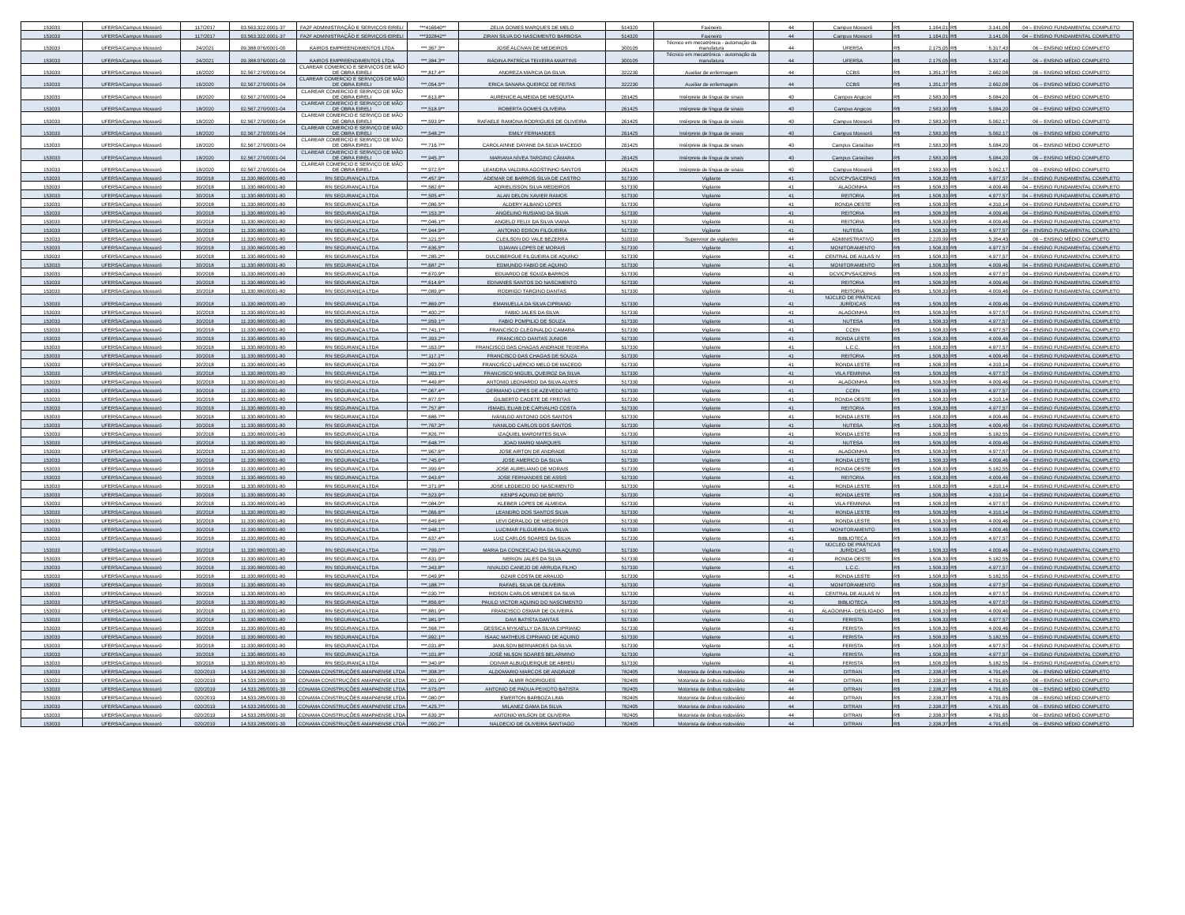| 153033 | UFERSA/Campus Mossoró | 117/2017 | 03.563.322.0001-37 | FA2F ADMINISTRAÇÃO E SERVIÇOS EIRELI | ***416640** | ZELIA GOMES MARQUES DE MELO | 514320 | Faxineiro | 44 | Campus Mossoró | R$ | 1.164,01 | R$ | 3.141,06 | 04 – ENSINO FUNDAMENTAL COMPLETO |
| 153033 | UFERSA/Campus Mossoró | 117/2017 | 03.563.322.0001-37 | FA2F ADMINISTRAÇÃO E SERVIÇOS EIRELI | ***332842** | ZIRAN SILVA DO NASCIMENTO BARBOSA | 514320 | Faxineiro | 44 | Campus Mossoró | R$ | 1.164,01 | R$ | 3.141,06 | 04 – ENSINO FUNDAMENTAL COMPLETO |
| 153033 | UFERSA/Campus Mossoró | 24/2021 | 09.388.076/0001-00 | KAIROS EMPREENDIMENTOS LTDA | ***.367.3** | JOSÉ ALCIVAN DE MEDEIROS | 300105 | Técnico em mecatrônica - automação da manufatura | 44 | UFERSA | R$ | 2.175,05 | R$ | 5.317,43 | 06 – ENSINO MÉDIO COMPLETO |
| 153033 | UFERSA/Campus Mossoró | 24/2021 | 09.388.076/0001-00 | KAIROS EMPREENDIMENTOS LTDA | ***.384.3** | RÁDINA PATRÍCIA TEIXEIRA MARTINS | 300105 | Técnico em mecatrônica - automação da manufatura | 44 | UFERSA | R$ | 2.175,05 | R$ | 5.317,43 | 06 – ENSINO MÉDIO COMPLETO |
| 153033 | UFERSA/Campus Mossoró | 16/2020 | 02.567.270/0001-04 | CLAREAR COMERCIO E SERVIÇOS DE MÃO DE OBRA EIRELI | ***.817.4** | ANDREZA MARCIA DA SILVA | 322230 | Auxiliar de enfermagem | 44 | CCBS | R$ | 1.351,37 | R$ | 2.662,08 | 06 – ENSINO MÉDIO COMPLETO |
| 153033 | UFERSA/Campus Mossoró | 16/2020 | 02.567.270/0001-04 | CLAREAR COMERCIO E SERVIÇOS DE MÃO DE OBRA EIRELI | ***.054.5** | ERICA SANARA QUEIROZ DE FEITAS | 322230 | Auxiliar de enfermagem | 44 | CCBS | R$ | 1.351,37 | R$ | 2.662,08 | 06 – ENSINO MÉDIO COMPLETO |
| 153033 | UFERSA/Campus Mossoró | 18/2020 | 02.567.270/0001-04 | CLAREAR COMERCIO E SERVIÇO DE MÃO DE OBRA EIRELI | ***.613.8** | AURENICE ALMEIDA DE MESQUITA | 261425 | Intérprete de língua de sinais | 40 | Campus Angicos | R$ | 2.583,30 | R$ | 5.084,20 | 06 – ENSINO MÉDIO COMPLETO |
| 153033 | UFERSA/Campus Mossoró | 18/2020 | 02.567.270/0001-04 | CLAREAR COMERCIO E SERVIÇO DE MÃO DE OBRA EIRELI | ***.518.9** | ROBERTA GOMES OLIVEIRA | 261425 | Intérprete de língua de sinais | 40 | Campus Angicos | R$ | 2.583,30 | R$ | 5.084,20 | 06 – ENSINO MÉDIO COMPLETO |
| 153033 | UFERSA/Campus Mossoró | 18/2020 | 02.567.270/0001-04 | CLAREAR COMERCIO E SERVIÇO DE MÃO DE OBRA EIRELI | ***.593.9** | RAFAELE RAMONA RODRIGUES DE OLIVEIRA | 261425 | Intérprete de língua de sinais | 40 | Campus Mossoró | R$ | 2.583,30 | R$ | 5.062,17 | 06 – ENSINO MÉDIO COMPLETO |
| 153033 | UFERSA/Campus Mossoró | 18/2020 | 02.567.270/0001-04 | CLAREAR COMERCIO E SERVIÇO DE MÃO DE OBRA EIRELI | ***.548.2** | EMILY FERNANDES | 261425 | Intérprete de língua de sinais | 40 | Campus Mossoró | R$ | 2.583,30 | R$ | 5.062,17 | 06 – ENSINO MÉDIO COMPLETO |
| 153033 | UFERSA/Campus Mossoró | 18/2020 | 02.567.270/0001-04 | CLAREAR COMERCIO E SERVIÇO DE MÃO DE OBRA EIRELI | ***.716.7** | CAROLAINNE DAYANE DA SILVA MACEDO | 261425 | Intérprete de língua de sinais | 40 | Campus Caraúbas | R$ | 2.583,30 | R$ | 5.084,20 | 06 – ENSINO MÉDIO COMPLETO |
| 153033 | UFERSA/Campus Mossoró | 18/2020 | 02.567.270/0001-04 | CLAREAR COMERCIO E SERVIÇO DE MÃO DE OBRA EIRELI | ***.945.3** | MARIANA NÍVEA TARGINO CÂMARA | 261425 | Intérprete de língua de sinais | 40 | Campus Caraúbas | R$ | 2.583,30 | R$ | 5.084,20 | 06 – ENSINO MÉDIO COMPLETO |
| 153033 | UFERSA/Campus Mossoró | 18/2020 | 02.567.270/0001-04 | CLAREAR COMERCIO E SERVIÇO DE MÃO DE OBRA EIRELI | ***.972.5** | LEANDRA VALDIRA AGOSTINHO SANTOS | 261425 | Intérprete de língua de sinais | 40 | Campus Mossoró | R$ | 2.583,30 | R$ | 5.062,17 | 06 – ENSINO MÉDIO COMPLETO |
| 153033 | UFERSA/Campus Mossoró | 30/2018 | 11.330.880/0001-80 | RN SEGURANÇA LTDA | ***.457.9** | ADEMAR DE BARROS SILVA DE CASTRO | 517330 | Vigilante | 41 | DCV/CPVSA/CEPAS | R$ | 1.508,33 | R$ | 4.977,57 | 04 – ENSINO FUNDAMENTAL COMPLETO |
| 153033 | UFERSA/Campus Mossoró | 30/2018 | 11.330.880/0001-80 | RN SEGURANÇA LTDA | ***.582.6** | ADRIELISSON SILVA MEDEIROS | 517330 | Vigilante | 41 | ALAGOINHA | R$ | 1.508,33 | R$ | 4.009,46 | 04 – ENSINO FUNDAMENTAL COMPLETO |
| 153033 | UFERSA/Campus Mossoró | 30/2018 | 11.330.880/0001-80 | RN SEGURANÇA LTDA | ***.505.4** | ALAN DELON XAVIER RAMOS | 517330 | Vigilante | 41 | REITORIA | R$ | 1.508,33 | R$ | 4.977,57 | 04 – ENSINO FUNDAMENTAL COMPLETO |
| 153033 | UFERSA/Campus Mossoró | 30/2018 | 11.330.880/0001-80 | RN SEGURANÇA LTDA | ***.086.5** | ALDERY ALBANO LOPES | 517330 | Vigilante | 41 | RONDA OESTE | R$ | 1.508,33 | R$ | 4.310,14 | 04 – ENSINO FUNDAMENTAL COMPLETO |
| 153033 | UFERSA/Campus Mossoró | 30/2018 | 11.330.880/0001-80 | RN SEGURANÇA LTDA | ***.153.3** | ANGELINO RUSIANO DA SILVA | 517330 | Vigilante | 41 | REITORIA | R$ | 1.508,33 | R$ | 4.009,46 | 04 – ENSINO FUNDAMENTAL COMPLETO |
| 153033 | UFERSA/Campus Mossoró | 30/2018 | 11.330.880/0001-80 | RN SEGURANÇA LTDA | ***.046.1** | ANGELO FELIX DA SILVA VIANA | 517330 | Vigilante | 41 | REITORIA | R$ | 1.508,33 | R$ | 4.009,46 | 04 – ENSINO FUNDAMENTAL COMPLETO |
| 153033 | UFERSA/Campus Mossoró | 30/2018 | 11.330.880/0001-80 | RN SEGURANÇA LTDA | ***.944.9** | ANTONIO EDSON FILGUEIRA | 517330 | Vigilante | 41 | NUTESA | R$ | 1.508,33 | R$ | 4.977,57 | 04 – ENSINO FUNDAMENTAL COMPLETO |
| 153033 | UFERSA/Campus Mossoró | 30/2018 | 11.330.880/0001-80 | RN SEGURANÇA LTDA | ***.121.5** | CLEILSON DO VALE BEZERRA | 510310 | Supervisor de vigilantes | 44 | ADMINISTRATIVO | R$ | 2.220,99 | R$ | 5.354,43 | 06 – ENSINO MÉDIO COMPLETO |
| 153033 | UFERSA/Campus Mossoró | 30/2018 | 11.330.880/0001-80 | RN SEGURANÇA LTDA | ***.636.5** | DJAVAN LOPES DE MORAIS | 517330 | Vigilante | 41 | MONITORAMENTO | R$ | 1.508,33 | R$ | 4.977,57 | 04 – ENSINO FUNDAMENTAL COMPLETO |
| 153033 | UFERSA/Campus Mossoró | 30/2018 | 11.330.880/0001-80 | RN SEGURANÇA LTDA | ***.285.2** | DULCIBERGUE FILGUEIRA DE AQUINO | 517330 | Vigilante | 41 | CENTRAL DE AULAS IV | R$ | 1.508,33 | R$ | 4.977,57 | 04 – ENSINO FUNDAMENTAL COMPLETO |
| 153033 | UFERSA/Campus Mossoró | 30/2018 | 11.330.880/0001-80 | RN SEGURANÇA LTDA | ***.687.2** | EDMUNDO FABIO DE AQUINO | 517330 | Vigilante | 41 | MONITORAMENTO | R$ | 1.508,33 | R$ | 4.009,46 | 04 – ENSINO FUNDAMENTAL COMPLETO |
| 153033 | UFERSA/Campus Mossoró | 30/2018 | 11.330.880/0001-80 | RN SEGURANÇA LTDA | ***.670.9** | EDUARDO DE SOUZA BARROS | 517330 | Vigilante | 41 | DCV/CPVSA/CEPAS | R$ | 1.508,33 | R$ | 4.977,57 | 04 – ENSINO FUNDAMENTAL COMPLETO |
| 153033 | UFERSA/Campus Mossoró | 30/2018 | 11.330.880/0001-80 | RN SEGURANÇA LTDA | ***.614.6** | EDIVANES SANTOS DO NASCIMENTO | 517330 | Vigilante | 41 | REITORIA | R$ | 1.508,33 | R$ | 4.009,46 | 04 – ENSINO FUNDAMENTAL COMPLETO |
| 153033 | UFERSA/Campus Mossoró | 30/2018 | 11.330.880/0001-80 | RN SEGURANÇA LTDA | ***.089.9** | RODRIGO TARGINO DANTAS | 517330 | Vigilante | 41 | REITORIA | R$ | 1.508,33 | R$ | 4.009,46 | 04 – ENSINO FUNDAMENTAL COMPLETO |
| 153033 | UFERSA/Campus Mossoró | 30/2018 | 11.330.880/0001-80 | RN SEGURANÇA LTDA | ***.869.0** | EMANUELLA DA SILVA CIPRIANO | 517330 | Vigilante | 41 | NÚCLEO DE PRÁTICAS JURÍDICAS | R$ | 1.508,33 | R$ | 4.009,46 | 04 – ENSINO FUNDAMENTAL COMPLETO |
| 153033 | UFERSA/Campus Mossoró | 30/2018 | 11.330.880/0001-80 | RN SEGURANÇA LTDA | ***.400.2** | FABIO JALES DA SILVA | 517330 | Vigilante | 41 | ALAGOINHA | R$ | 1.508,33 | R$ | 4.977,57 | 04 – ENSINO FUNDAMENTAL COMPLETO |
| 153033 | UFERSA/Campus Mossoró | 30/2018 | 11.330.880/0001-80 | RN SEGURANÇA LTDA | ***.959.1** | FABIO POMPILIO DE SOUZA | 517330 | Vigilante | 41 | NUTESA | R$ | 1.508,33 | R$ | 4.977,57 | 04 – ENSINO FUNDAMENTAL COMPLETO |
| 153033 | UFERSA/Campus Mossoró | 30/2018 | 11.330.880/0001-80 | RN SEGURANÇA LTDA | ***.741.1** | FRANCISCO CLEGINALDO CAMARA | 517330 | Vigilante | 41 | CCEN | R$ | 1.508,33 | R$ | 4.977,57 | 04 – ENSINO FUNDAMENTAL COMPLETO |
| 153033 | UFERSA/Campus Mossoró | 30/2018 | 11.330.880/0001-80 | RN SEGURANÇA LTDA | ***.393.2** | FRANCISCO DANTAS JUNIOR | 517330 | Vigilante | 41 | RONDA LESTE | R$ | 1.508,33 | R$ | 4.009,46 | 04 – ENSINO FUNDAMENTAL COMPLETO |
| 153033 | UFERSA/Campus Mossoró | 30/2018 | 11.330.880/0001-80 | RN SEGURANÇA LTDA | ***.163.0** | FRANCISCO DAS CHAGAS ANDRADE TEIXEIRA | 517330 | Vigilante | 41 | L.C.C. | R$ | 1.508,33 | R$ | 4.977,57 | 04 – ENSINO FUNDAMENTAL COMPLETO |
| 153033 | UFERSA/Campus Mossoró | 30/2018 | 11.330.880/0001-80 | RN SEGURANÇA LTDA | ***.117.1** | FRANCISCO DAS CHAGAS DE SOUZA | 517330 | Vigilante | 41 | REITORIA | R$ | 1.508,33 | R$ | 4.009,46 | 04 – ENSINO FUNDAMENTAL COMPLETO |
| 153033 | UFERSA/Campus Mossoró | 30/2018 | 11.330.880/0001-80 | RN SEGURANÇA LTDA | ***.393.0** | FRANCISCO LAÉRCIO MELO DE MACEDO | 517330 | Vigilante | 41 | RONDA LESTE | R$ | 1.508,33 | R$ | 4.310,14 | 04 – ENSINO FUNDAMENTAL COMPLETO |
| 153033 | UFERSA/Campus Mossoró | 30/2018 | 11.330.880/0001-80 | RN SEGURANÇA LTDA | ***.993.1** | FRANCISCO MIGUEL QUEIROZ DA SILVA | 517330 | Vigilante | 41 | VILA FEMININA | R$ | 1.508,33 | R$ | 4.977,57 | 04 – ENSINO FUNDAMENTAL COMPLETO |
| 153033 | UFERSA/Campus Mossoró | 30/2018 | 11.330.880/0001-80 | RN SEGURANÇA LTDA | ***.449.8** | ANTONIO LEONARDO DA SILVA ALVES | 517330 | Vigilante | 41 | ALAGOINHA | R$ | 1.508,33 | R$ | 4.009,46 | 04 – ENSINO FUNDAMENTAL COMPLETO |
| 153033 | UFERSA/Campus Mossoró | 30/2018 | 11.330.880/0001-80 | RN SEGURANÇA LTDA | ***.067.4** | GERMANO LOPES DE AZEVEDO NETO | 517330 | Vigilante | 41 | CCEN | R$ | 1.508,33 | R$ | 4.977,57 | 04 – ENSINO FUNDAMENTAL COMPLETO |
| 153033 | UFERSA/Campus Mossoró | 30/2018 | 11.330.880/0001-80 | RN SEGURANÇA LTDA | ***.877.5** | GILBERTO CADETE DE FREITAS | 517330 | Vigilante | 41 | RONDA OESTE | R$ | 1.508,33 | R$ | 4.310,14 | 04 – ENSINO FUNDAMENTAL COMPLETO |
| 153033 | UFERSA/Campus Mossoró | 30/2018 | 11.330.880/0001-80 | RN SEGURANÇA LTDA | ***.757.8** | ISMAEL ELIAB DE CARVALHO COSTA | 517330 | Vigilante | 41 | REITORIA | R$ | 1.508,33 | R$ | 4.977,57 | 04 – ENSINO FUNDAMENTAL COMPLETO |
| 153033 | UFERSA/Campus Mossoró | 30/2018 | 11.330.880/0001-80 | RN SEGURANÇA LTDA | ***.686.7** | IVANILDO ANTONIO DOS SANTOS | 517330 | Vigilante | 41 | RONDA LESTE | R$ | 1.508,33 | R$ | 4.009,46 | 04 – ENSINO FUNDAMENTAL COMPLETO |
| 153033 | UFERSA/Campus Mossoró | 30/2018 | 11.330.880/0001-80 | RN SEGURANÇA LTDA | ***.767.3** | IVANILDO CARLOS DOS SANTOS | 517330 | Vigilante | 41 | NUTESA | R$ | 1.508,33 | R$ | 4.009,46 | 04 – ENSINO FUNDAMENTAL COMPLETO |
| 153033 | UFERSA/Campus Mossoró | 30/2018 | 11.330.880/0001-80 | RN SEGURANÇA LTDA | ***.826.7** | IZAQUIEL MARONITES SILVA | 517330 | Vigilante | 41 | RONDA LESTE | R$ | 1.508,33 | R$ | 5.182,55 | 04 – ENSINO FUNDAMENTAL COMPLETO |
| 153033 | UFERSA/Campus Mossoró | 30/2018 | 11.330.880/0001-80 | RN SEGURANÇA LTDA | ***.648.7** | JOAO MARIO MARQUES | 517330 | Vigilante | 41 | NUTESA | R$ | 1.508,33 | R$ | 4.009,46 | 04 – ENSINO FUNDAMENTAL COMPLETO |
| 153033 | UFERSA/Campus Mossoró | 30/2018 | 11.330.880/0001-80 | RN SEGURANÇA LTDA | ***.967.6** | JOSE AIRTON DE ANDRADE | 517330 | Vigilante | 41 | ALAGOINHA | R$ | 1.508,33 | R$ | 4.977,57 | 04 – ENSINO FUNDAMENTAL COMPLETO |
| 153033 | UFERSA/Campus Mossoró | 30/2018 | 11.330.880/0001-80 | RN SEGURANÇA LTDA | ***.745.6** | JOSE AMERICO DA SILVA | 517330 | Vigilante | 41 | RONDA LESTE | R$ | 1.508,33 | R$ | 4.009,46 | 04 – ENSINO FUNDAMENTAL COMPLETO |
| 153033 | UFERSA/Campus Mossoró | 30/2018 | 11.330.880/0001-80 | RN SEGURANÇA LTDA | ***.399.6** | JOSE AURELIANO DE MORAIS | 517330 | Vigilante | 41 | RONDA OESTE | R$ | 1.508,33 | R$ | 5.182,55 | 04 – ENSINO FUNDAMENTAL COMPLETO |
| 153033 | UFERSA/Campus Mossoró | 30/2018 | 11.330.880/0001-80 | RN SEGURANÇA LTDA | ***.943.6** | JOSE FERNANDES DE ASSIS | 517330 | Vigilante | 41 | REITORIA | R$ | 1.508,33 | R$ | 4.009,46 | 04 – ENSINO FUNDAMENTAL COMPLETO |
| 153033 | UFERSA/Campus Mossoró | 30/2018 | 11.330.880/0001-80 | RN SEGURANÇA LTDA | ***.371.9** | JOSE LEODECIO DO NASCIMENTO | 517330 | Vigilante | 41 | RONDA LESTE | R$ | 1.508,33 | R$ | 4.310,14 | 04 – ENSINO FUNDAMENTAL COMPLETO |
| 153033 | UFERSA/Campus Mossoró | 30/2018 | 11.330.880/0001-80 | RN SEGURANÇA LTDA | ***.523.9** | KENPS AQUINO DE BRITO | 517330 | Vigilante | 41 | RONDA LESTE | R$ | 1.508,33 | R$ | 4.310,14 | 04 – ENSINO FUNDAMENTAL COMPLETO |
| 153033 | UFERSA/Campus Mossoró | 30/2018 | 11.330.880/0001-80 | RN SEGURANÇA LTDA | ***.084.0** | KLEBER LOPES DE ALMEIDA | 517330 | Vigilante | 41 | VILA FEMININA | R$ | 1.508,33 | R$ | 4.977,57 | 04 – ENSINO FUNDAMENTAL COMPLETO |
| 153033 | UFERSA/Campus Mossoró | 30/2018 | 11.330.880/0001-80 | RN SEGURANÇA LTDA | ***.066.6** | LEANDRO DOS SANTOS SILVA | 517330 | Vigilante | 41 | RONDA LESTE | R$ | 1.508,33 | R$ | 4.310,14 | 04 – ENSINO FUNDAMENTAL COMPLETO |
| 153033 | UFERSA/Campus Mossoró | 30/2018 | 11.330.880/0001-80 | RN SEGURANÇA LTDA | ***.649.6** | LEVI GERALDO DE MEDEIROS | 517330 | Vigilante | 41 | RONDA LESTE | R$ | 1.508,33 | R$ | 4.009,46 | 04 – ENSINO FUNDAMENTAL COMPLETO |
| 153033 | UFERSA/Campus Mossoró | 30/2018 | 11.330.880/0001-80 | RN SEGURANÇA LTDA | ***.948.1** | LUCIMAR FILGUEIRA DA SILVA | 517330 | Vigilante | 41 | MONITORAMENTO | R$ | 1.508,33 | R$ | 4.009,46 | 04 – ENSINO FUNDAMENTAL COMPLETO |
| 153033 | UFERSA/Campus Mossoró | 30/2018 | 11.330.880/0001-80 | RN SEGURANÇA LTDA | ***.637.4** | LUIZ CARLOS SOARES DA SILVA | 517330 | Vigilante | 41 | BIBLIOTECA | R$ | 1.508,33 | R$ | 4.977,57 | 04 – ENSINO FUNDAMENTAL COMPLETO |
| 153033 | UFERSA/Campus Mossoró | 30/2018 | 11.330.880/0001-80 | RN SEGURANÇA LTDA | ***.799.0** | MARIA DA CONCEICAO DA SILVA AQUINO | 517330 | Vigilante | 41 | NÚCLEO DE PRÁTICAS JURÍDICAS | R$ | 1.508,33 | R$ | 4.009,46 | 04 – ENSINO FUNDAMENTAL COMPLETO |
| 153033 | UFERSA/Campus Mossoró | 30/2018 | 11.330.880/0001-80 | RN SEGURANÇA LTDA | ***.631.9** | NERION JALES DA SILVA | 517330 | Vigilante | 41 | RONDA OESTE | R$ | 1.508,33 | R$ | 5.182,55 | 04 – ENSINO FUNDAMENTAL COMPLETO |
| 153033 | UFERSA/Campus Mossoró | 30/2018 | 11.330.880/0001-80 | RN SEGURANÇA LTDA | ***.343.8** | NIVALDO CANEJO DE ARRUDA FILHO | 517330 | Vigilante | 41 | L.C.C. | R$ | 1.508,33 | R$ | 4.977,57 | 04 – ENSINO FUNDAMENTAL COMPLETO |
| 153033 | UFERSA/Campus Mossoró | 30/2018 | 11.330.880/0001-80 | RN SEGURANÇA LTDA | ***.049.9** | OZAIR COSTA DE ARAUJO | 517330 | Vigilante | 41 | RONDA LESTE | R$ | 1.508,33 | R$ | 5.182,55 | 04 – ENSINO FUNDAMENTAL COMPLETO |
| 153033 | UFERSA/Campus Mossoró | 30/2018 | 11.330.880/0001-80 | RN SEGURANÇA LTDA | ***.188.7** | RAFAEL SILVA DE OLIVEIRA | 517330 | Vigilante | 41 | MONITORAMENTO | R$ | 1.508,33 | R$ | 4.977,57 | 04 – ENSINO FUNDAMENTAL COMPLETO |
| 153033 | UFERSA/Campus Mossoró | 30/2018 | 11.330.880/0001-80 | RN SEGURANÇA LTDA | ***.030.7** | RIDSON CARLOS MENDES DA SILVA | 517330 | Vigilante | 41 | CENTRAL DE AULAS IV | R$ | 1.508,33 | R$ | 4.977,57 | 04 – ENSINO FUNDAMENTAL COMPLETO |
| 153033 | UFERSA/Campus Mossoró | 30/2018 | 11.330.880/0001-80 | RN SEGURANÇA LTDA | ***.856.6** | PAULO VICTOR AQUINO DO NASCIMENTO | 517330 | Vigilante | 41 | BIBLIOTECA | R$ | 1.508,33 | R$ | 4.977,57 | 04 – ENSINO FUNDAMENTAL COMPLETO |
| 153033 | UFERSA/Campus Mossoró | 30/2018 | 11.330.880/0001-80 | RN SEGURANÇA LTDA | ***.881.9** | FRANCISCO OSMAR DE OLIVEIRA | 517330 | Vigilante | 41 | ALAGOINHA - DESLIGADO | R$ | 1.508,33 | R$ | 4.009,46 | 04 – ENSINO FUNDAMENTAL COMPLETO |
| 153033 | UFERSA/Campus Mossoró | 30/2018 | 11.330.880/0001-80 | RN SEGURANÇA LTDA | ***.981.9** | DAVI BATISTA DANTAS | 517330 | Vigilante | 41 | FERISTA | R$ | 1.508,33 | R$ | 4.977,57 | 04 – ENSINO FUNDAMENTAL COMPLETO |
| 153033 | UFERSA/Campus Mossoró | 30/2018 | 11.330.880/0001-80 | RN SEGURANÇA LTDA | ***.568.7** | GESSICA MYKAELLY DA SILVA CIPRIANO | 517330 | Vigilante | 41 | FERISTA | R$ | 1.508,33 | R$ | 4.009,46 | 04 – ENSINO FUNDAMENTAL COMPLETO |
| 153033 | UFERSA/Campus Mossoró | 30/2018 | 11.330.880/0001-80 | RN SEGURANÇA LTDA | ***.992.1** | ISAAC MATHEUS CIPRIANO DE AQUINO | 517330 | Vigilante | 41 | FERISTA | R$ | 1.508,33 | R$ | 5.182,55 | 04 – ENSINO FUNDAMENTAL COMPLETO |
| 153033 | UFERSA/Campus Mossoró | 30/2018 | 11.330.880/0001-80 | RN SEGURANÇA LTDA | ***.031.8** | JANILSON BERNARDES DA SILVA | 517330 | Vigilante | 41 | FERISTA | R$ | 1.508,33 | R$ | 4.977,57 | 04 – ENSINO FUNDAMENTAL COMPLETO |
| 153033 | UFERSA/Campus Mossoró | 30/2018 | 11.330.880/0001-80 | RN SEGURANÇA LTDA | ***.101.8** | JOSÉ NILSON SOARES BELARMINO | 517330 | Vigilante | 41 | FERISTA | R$ | 1.508,33 | R$ | 4.977,57 | 04 – ENSINO FUNDAMENTAL COMPLETO |
| 153033 | UFERSA/Campus Mossoró | 30/2018 | 11.330.880/0001-80 | RN SEGURANÇA LTDA | ***.340.9** | ODIVAR ALBUQUERQUE DE ABREU | 517330 | Vigilante | 41 | FERISTA | R$ | 1.508,33 | R$ | 5.182,55 | 04 – ENSINO FUNDAMENTAL COMPLETO |
| 153033 | UFERSA/Campus Mossoró | 020/2019 | 14.533.285/0001-30 | CONAMA CONSTRUÇÕES AMAPAENSE LTDA | ***.308.3** | ALDOMARIO MARCOS DE ANDRADE | 782405 | Motorista de ônibus rodoviário | 44 | DITRAN | R$ | 2.338,37 | R$ | 4.791,65 | 06 – ENSINO MÉDIO COMPLETO |
| 153033 | UFERSA/Campus Mossoró | 020/2019 | 14.533.285/0001-30 | CONAMA CONSTRUÇÕES AMAPAENSE LTDA | ***.301.9** | ALMIR RODRIGUES | 782405 | Motorista de ônibus rodoviário | 44 | DITRAN | R$ | 2.338,37 | R$ | 4.791,65 | 06 – ENSINO MÉDIO COMPLETO |
| 153033 | UFERSA/Campus Mossoró | 020/2019 | 14.533.285/0001-30 | CONAMA CONSTRUÇÕES AMAPAENSE LTDA | ***.575.0** | ANTONIO DE PADUA PEIXOTO BATISTA | 782405 | Motorista de ônibus rodoviário | 44 | DITRAN | R$ | 2.338,37 | R$ | 4.791,65 | 06 – ENSINO MÉDIO COMPLETO |
| 153033 | UFERSA/Campus Mossoró | 020/2019 | 14.533.285/0001-30 | CONAMA CONSTRUÇÕES AMAPAENSE LTDA | ***.080.0** | EWERTON BARBOZA LIMA | 782405 | Motorista de ônibus rodoviário | 44 | DITRAN | R$ | 2.338,37 | R$ | 4.791,65 | 06 – ENSINO MÉDIO COMPLETO |
| 153033 | UFERSA/Campus Mossoró | 020/2019 | 14.533.285/0001-30 | CONAMA CONSTRUÇÕES AMAPAENSE LTDA | ***.425.7** | MILANEZ GAMA DA SILVA | 782405 | Motorista de ônibus rodoviário | 44 | DITRAN | R$ | 2.338,37 | R$ | 4.791,65 | 06 – ENSINO MÉDIO COMPLETO |
| 153033 | UFERSA/Campus Mossoró | 020/2019 | 14.533.285/0001-30 | CONAMA CONSTRUÇÕES AMAPAENSE LTDA | ***.639.3** | ANTONIO WILSON DE OLIVEIRA | 782405 | Motorista de ônibus rodoviário | 44 | DITRAN | R$ | 2.338,37 | R$ | 4.791,65 | 06 – ENSINO MÉDIO COMPLETO |
| 153033 | UFERSA/Campus Mossoró | 020/2019 | 14.533.285/0001-30 | CONAMA CONSTRUÇÕES AMAPAENSE LTDA | ***.000.2** | NALDECIO DE OLIVEIRA SANTIAGO | 782405 | Motorista de ônibus rodoviário | 44 | DITRAN | R$ | 2.338,37 | R$ | 4.791,65 | 06 – ENSINO MÉDIO COMPLETO |